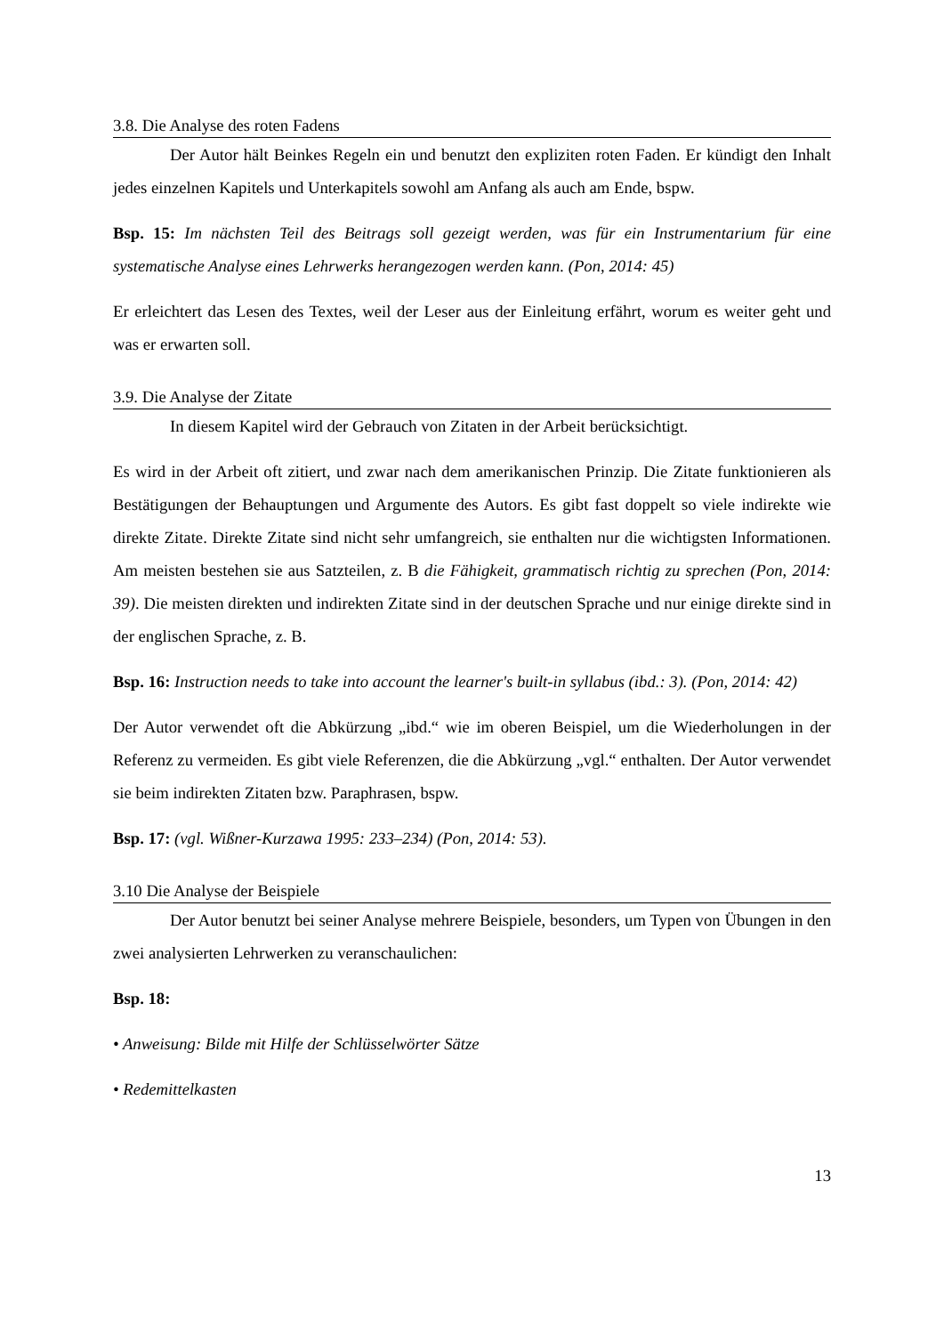3.8. Die Analyse des roten Fadens
Der Autor hält Beinkes Regeln ein und benutzt den expliziten roten Faden. Er kündigt den Inhalt jedes einzelnen Kapitels und Unterkapitels sowohl am Anfang als auch am Ende, bspw.
Bsp. 15: Im nächsten Teil des Beitrags soll gezeigt werden, was für ein Instrumentarium für eine systematische Analyse eines Lehrwerks herangezogen werden kann. (Pon, 2014: 45)
Er erleichtert das Lesen des Textes, weil der Leser aus der Einleitung erfährt, worum es weiter geht und was er erwarten soll.
3.9. Die Analyse der Zitate
In diesem Kapitel wird der Gebrauch von Zitaten in der Arbeit berücksichtigt.
Es wird in der Arbeit oft zitiert, und zwar nach dem amerikanischen Prinzip. Die Zitate funktionieren als Bestätigungen der Behauptungen und Argumente des Autors. Es gibt fast doppelt so viele indirekte wie direkte Zitate. Direkte Zitate sind nicht sehr umfangreich, sie enthalten nur die wichtigsten Informationen. Am meisten bestehen sie aus Satzteilen, z. B die Fähigkeit, grammatisch richtig zu sprechen (Pon, 2014: 39). Die meisten direkten und indirekten Zitate sind in der deutschen Sprache und nur einige direkte sind in der englischen Sprache, z. B.
Bsp. 16: Instruction needs to take into account the learner's built-in syllabus (ibd.: 3). (Pon, 2014: 42)
Der Autor verwendet oft die Abkürzung „ibd.“ wie im oberen Beispiel, um die Wiederholungen in der Referenz zu vermeiden. Es gibt viele Referenzen, die die Abkürzung „vgl.“ enthalten. Der Autor verwendet sie beim indirekten Zitaten bzw. Paraphrasen, bspw.
Bsp. 17: (vgl. Wißner-Kurzawa 1995: 233–234) (Pon, 2014: 53).
3.10 Die Analyse der Beispiele
Der Autor benutzt bei seiner Analyse mehrere Beispiele, besonders, um Typen von Übungen in den zwei analysierten Lehrwerken zu veranschaulichen:
Bsp. 18:
• Anweisung: Bilde mit Hilfe der Schlüsselwörter Sätze
• Redemittelkasten
13